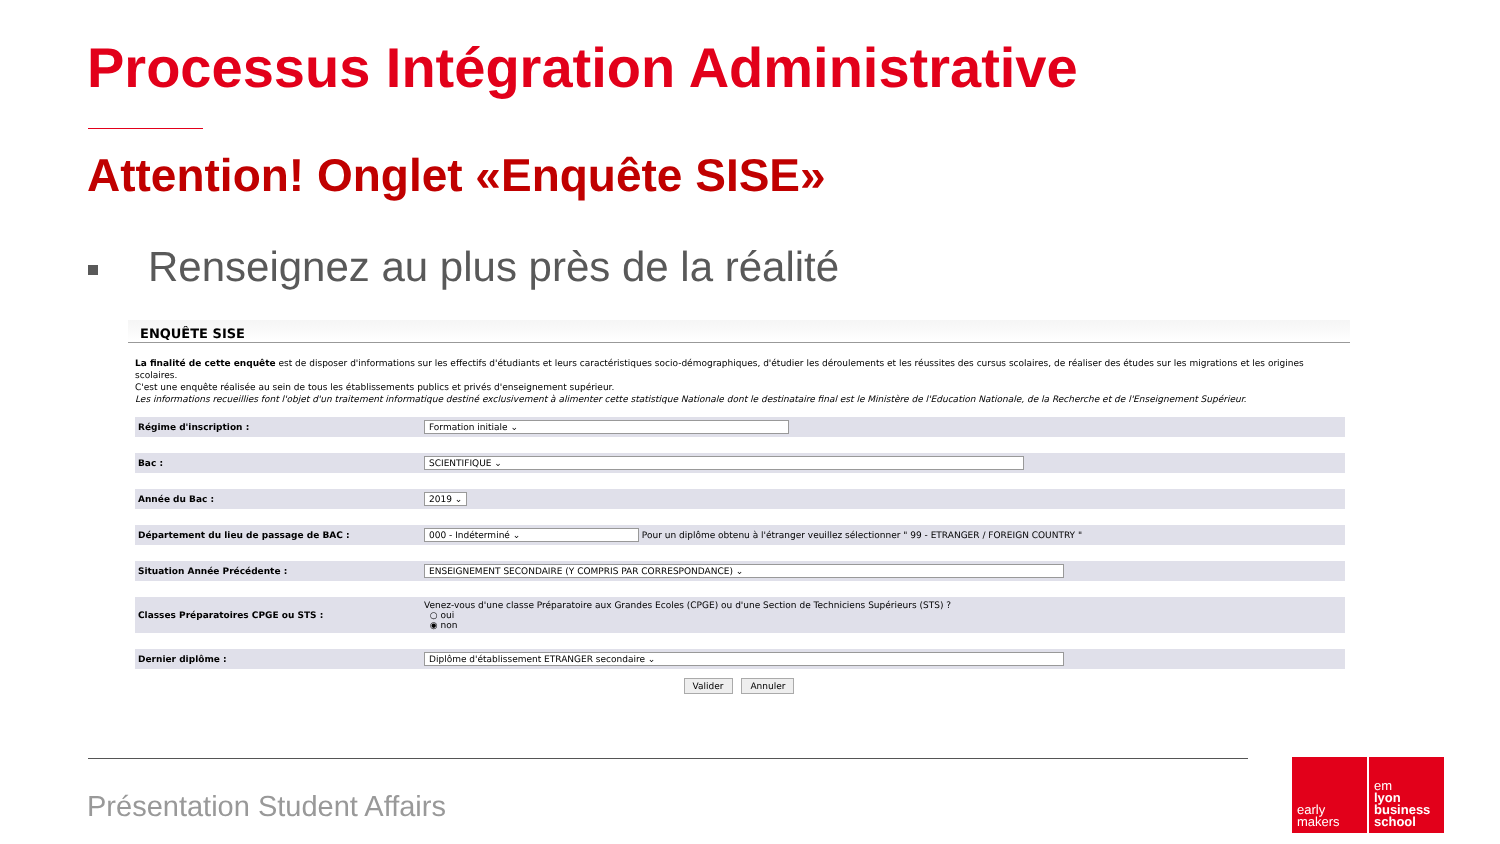Processus Intégration Administrative
Attention! Onglet «Enquête SISE»
Renseignez au plus près de la réalité
ENQUÊTE SISE
La finalité de cette enquête est de disposer d'informations sur les effectifs d'étudiants et leurs caractéristiques socio-démographiques, d'étudier les déroulements et les réussites des cursus scolaires, de réaliser des études sur les migrations et les origines scolaires.
C'est une enquête réalisée au sein de tous les établissements publics et privés d'enseignement supérieur.
Les informations recueillies font l'objet d'un traitement informatique destiné exclusivement à alimenter cette statistique Nationale dont le destinataire final est le Ministère de l'Education Nationale, de la Recherche et de l'Enseignement Supérieur.
| Régime d'inscription : | Formation initiale ⌄ |
| Bac : | SCIENTIFIQUE ⌄ |
| Année du Bac : | 2019 ⌄ |
| Département du lieu de passage de BAC : | 000 - Indéterminé ⌄ Pour un diplôme obtenu à l'étranger veuillez sélectionner " 99 - ETRANGER / FOREIGN COUNTRY " |
| Situation Année Précédente : | ENSEIGNEMENT SECONDAIRE (Y COMPRIS PAR CORRESPONDANCE) ⌄ |
| Classes Préparatoires CPGE ou STS : | Venez-vous d'une classe Préparatoire aux Grandes Ecoles (CPGE) ou d'une Section de Techniciens Supérieurs (STS) ? ○ oui ◉ non |
| Dernier diplôme : | Diplôme d'établissement ETRANGER secondaire ⌄ |
Valider Annuler
Présentation Student Affairs
early
makers
em
lyon
business
school